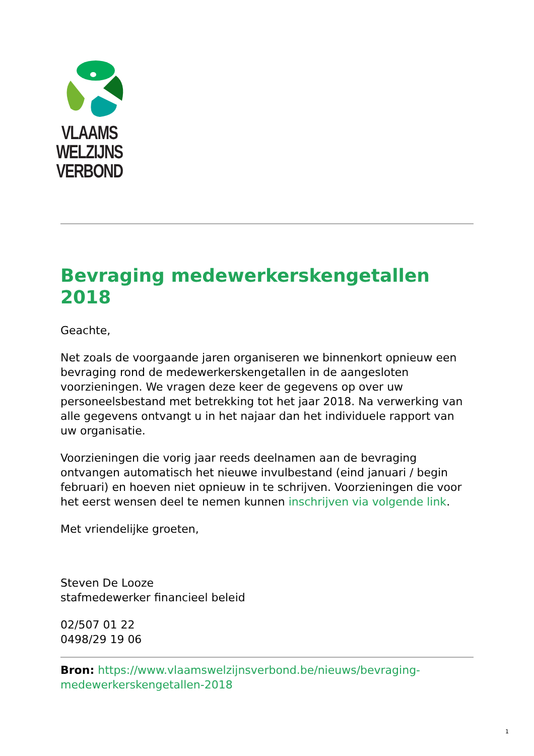VLAAMS
WELZIJNS
VERBOND
Bevraging medewerkerskengetallen 2018
Geachte,
Net zoals de voorgaande jaren organiseren we binnenkort opnieuw een bevraging rond de medewerkerskengetallen in de aangesloten voorzieningen. We vragen deze keer de gegevens op over uw personeelsbestand met betrekking tot het jaar 2018. Na verwerking van alle gegevens ontvangt u in het najaar dan het individuele rapport van uw organisatie.
Voorzieningen die vorig jaar reeds deelnamen aan de bevraging ontvangen automatisch het nieuwe invulbestand (eind januari / begin februari) en hoeven niet opnieuw in te schrijven. Voorzieningen die voor het eerst wensen deel te nemen kunnen inschrijven via volgende link.
Met vriendelijke groeten,
Steven De Looze
stafmedewerker financieel beleid
02/507 01 22
0498/29 19 06
Bron: https://www.vlaamswelzijnsverbond.be/nieuws/bevraging-medewerkerskengetallen-2018
1